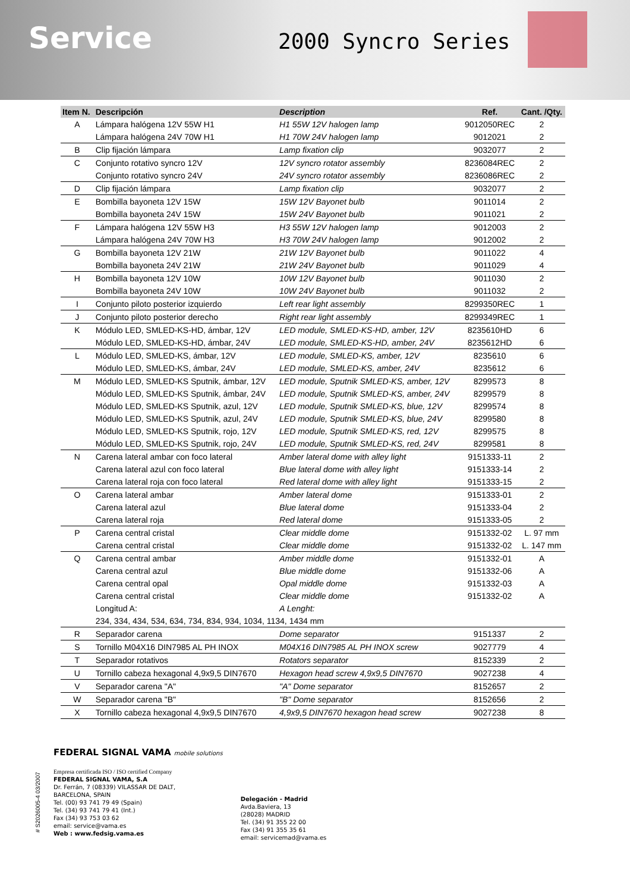Service
2000 Syncro Series
| Item N. | Descripción | Description | Ref. | Cant. /Qty. |
| --- | --- | --- | --- | --- |
| A | Lámpara halógena 12V 55W H1 | H1 55W 12V halogen lamp | 9012050REC | 2 |
| | Lámpara halógena 24V 70W H1 | H1 70W 24V halogen lamp | 9012021 | 2 |
| B | Clip fijación lámpara | Lamp fixation clip | 9032077 | 2 |
| C | Conjunto rotativo syncro 12V | 12V syncro rotator assembly | 8236084REC | 2 |
| | Conjunto rotativo syncro 24V | 24V syncro rotator assembly | 8236086REC | 2 |
| D | Clip fijación lámpara | Lamp fixation clip | 9032077 | 2 |
| E | Bombilla bayoneta 12V 15W | 15W 12V Bayonet bulb | 9011014 | 2 |
| | Bombilla bayoneta 24V 15W | 15W 24V Bayonet bulb | 9011021 | 2 |
| F | Lámpara halógena 12V 55W H3 | H3 55W 12V halogen lamp | 9012003 | 2 |
| | Lámpara halógena 24V 70W H3 | H3 70W 24V halogen lamp | 9012002 | 2 |
| G | Bombilla bayoneta 12V 21W | 21W 12V Bayonet bulb | 9011022 | 4 |
| | Bombilla bayoneta 24V 21W | 21W 24V Bayonet bulb | 9011029 | 4 |
| H | Bombilla bayoneta 12V 10W | 10W 12V Bayonet bulb | 9011030 | 2 |
| | Bombilla bayoneta 24V 10W | 10W 24V Bayonet bulb | 9011032 | 2 |
| I | Conjunto piloto posterior izquierdo | Left rear light assembly | 8299350REC | 1 |
| J | Conjunto piloto posterior derecho | Right rear light assembly | 8299349REC | 1 |
| K | Módulo LED, SMLED-KS-HD, ámbar, 12V | LED module, SMLED-KS-HD, amber, 12V | 8235610HD | 6 |
| | Módulo LED, SMLED-KS-HD, ámbar, 24V | LED module, SMLED-KS-HD, amber, 24V | 8235612HD | 6 |
| L | Módulo LED, SMLED-KS, ámbar, 12V | LED module, SMLED-KS, amber, 12V | 8235610 | 6 |
| | Módulo LED, SMLED-KS, ámbar, 24V | LED module, SMLED-KS, amber, 24V | 8235612 | 6 |
| M | Módulo LED, SMLED-KS Sputnik, ámbar, 12V | LED module, Sputnik SMLED-KS, amber, 12V | 8299573 | 8 |
| | Módulo LED, SMLED-KS Sputnik, ámbar, 24V | LED module, Sputnik SMLED-KS, amber, 24V | 8299579 | 8 |
| | Módulo LED, SMLED-KS Sputnik, azul, 12V | LED module, Sputnik SMLED-KS, blue, 12V | 8299574 | 8 |
| | Módulo LED, SMLED-KS Sputnik, azul, 24V | LED module, Sputnik SMLED-KS, blue, 24V | 8299580 | 8 |
| | Módulo LED, SMLED-KS Sputnik, rojo, 12V | LED module, Sputnik SMLED-KS, red, 12V | 8299575 | 8 |
| | Módulo LED, SMLED-KS Sputnik, rojo, 24V | LED module, Sputnik SMLED-KS, red, 24V | 8299581 | 8 |
| N | Carena lateral ambar con foco lateral | Amber lateral dome with alley light | 9151333-11 | 2 |
| | Carena lateral azul con foco lateral | Blue lateral dome with alley light | 9151333-14 | 2 |
| | Carena lateral roja con foco lateral | Red lateral dome with alley light | 9151333-15 | 2 |
| O | Carena lateral ambar | Amber lateral dome | 9151333-01 | 2 |
| | Carena lateral azul | Blue lateral dome | 9151333-04 | 2 |
| | Carena lateral roja | Red lateral dome | 9151333-05 | 2 |
| P | Carena central cristal | Clear middle dome | 9151332-02 | L. 97 mm |
| | Carena central cristal | Clear middle dome | 9151332-02 | L. 147 mm |
| Q | Carena central ambar | Amber middle dome | 9151332-01 | A |
| | Carena central azul | Blue middle dome | 9151332-06 | A |
| | Carena central opal | Opal middle dome | 9151332-03 | A |
| | Carena central cristal | Clear middle dome | 9151332-02 | A |
| | Longitud A: | A Lenght: | | |
| | 234, 334, 434, 534, 634, 734, 834, 934, 1034, 1134, 1434 mm | | | |
| R | Separador carena | Dome separator | 9151337 | 2 |
| S | Tornillo M04X16 DIN7985 AL PH INOX | M04X16 DIN7985 AL PH INOX screw | 9027779 | 4 |
| T | Separador rotativos | Rotators separator | 8152339 | 2 |
| U | Tornillo cabeza hexagonal 4,9x9,5 DIN7670 | Hexagon head screw 4,9x9,5 DIN7670 | 9027238 | 4 |
| V | Separador carena "A" | "A" Dome separator | 8152657 | 2 |
| W | Separador carena "B" | "B" Dome separator | 8152656 | 2 |
| X | Tornillo cabeza hexagonal 4,9x9,5 DIN7670 | 4,9x9,5 DIN7670 hexagon head screw | 9027238 | 8 |
FEDERAL SIGNAL VAMA mobile solutions
Empresa certificada ISO / ISO certified Company
FEDERAL SIGNAL VAMA, S.A
Dr. Ferrán, 7 (08339) VILASSAR DE DALT,
BARCELONA, SPAIN
Tel. (00) 93 741 79 49 (Spain)
Tel. (34) 93 741 79 41 (Int.)
Fax (34) 93 753 03 62
email: service@vama.es
Web : www.fedsig.vama.es
Delegación - Madrid
Avda.Baviera, 13
(28028) MADRID
Tel. (34) 91 355 22 00
Fax (34) 91 355 35 61
email: servicemad@vama.es
# S2026005-4 03/2007